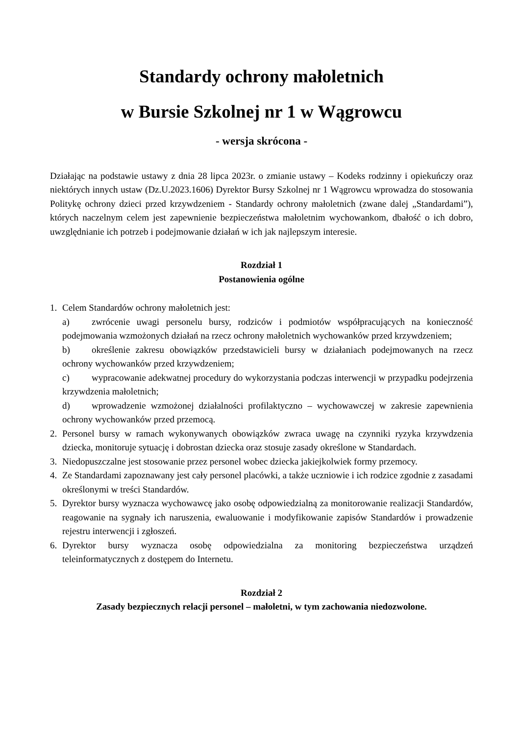Standardy ochrony małoletnich
w Bursie Szkolnej nr 1 w Wągrowcu
- wersja skrócona -
Działając na podstawie ustawy z dnia 28 lipca 2023r. o zmianie ustawy – Kodeks rodzinny i opiekuńczy oraz niektórych innych ustaw (Dz.U.2023.1606) Dyrektor Bursy Szkolnej nr 1 Wągrowcu wprowadza do stosowania Politykę ochrony dzieci przed krzywdzeniem - Standardy ochrony małoletnich (zwane dalej „Standardami”), których naczelnym celem jest zapewnienie bezpieczeństwa małoletnim wychowankom, dbałość o ich dobro, uwzględnianie ich potrzeb i podejmowanie działań w ich jak najlepszym interesie.
Rozdział 1
Postanowienia ogólne
1. Celem Standardów ochrony małoletnich jest:
a) zwrócenie uwagi personelu bursy, rodziców i podmiotów współpracujących na konieczność podejmowania wzmożonych działań na rzecz ochrony małoletnich wychowanków przed krzywdzeniem;
b) określenie zakresu obowiązków przedstawicieli bursy w działaniach podejmowanych na rzecz ochrony wychowanków przed krzywdzeniem;
c) wypracowanie adekwatnej procedury do wykorzystania podczas interwencji w przypadku podejrzenia krzywdzenia małoletnich;
d) wprowadzenie wzmożonej działalności profilaktyczno – wychowawczej w zakresie zapewnienia ochrony wychowanków przed przemocą.
2. Personel bursy w ramach wykonywanych obowiązków zwraca uwagę na czynniki ryzyka krzywdzenia dziecka, monitoruje sytuację i dobrostan dziecka oraz stosuje zasady określone w Standardach.
3. Niedopuszczalne jest stosowanie przez personel wobec dziecka jakiejkolwiek formy przemocy.
4. Ze Standardami zapoznawany jest cały personel placówki, a także uczniowie i ich rodzice zgodnie z zasadami określonymi w treści Standardów.
5. Dyrektor bursy wyznacza wychowawcę jako osobę odpowiedzialną za monitorowanie realizacji Standardów, reagowanie na sygnały ich naruszenia, ewaluowanie i modyfikowanie zapisów Standardów i prowadzenie rejestru interwencji i zgłoszeń.
6. Dyrektor bursy wyznacza osobę odpowiedzialna za monitoring bezpieczeństwa urządzeń teleinformatycznych z dostępem do Internetu.
Rozdział 2
Zasady bezpiecznych relacji personel – małoletni, w tym zachowania niedozwolone.